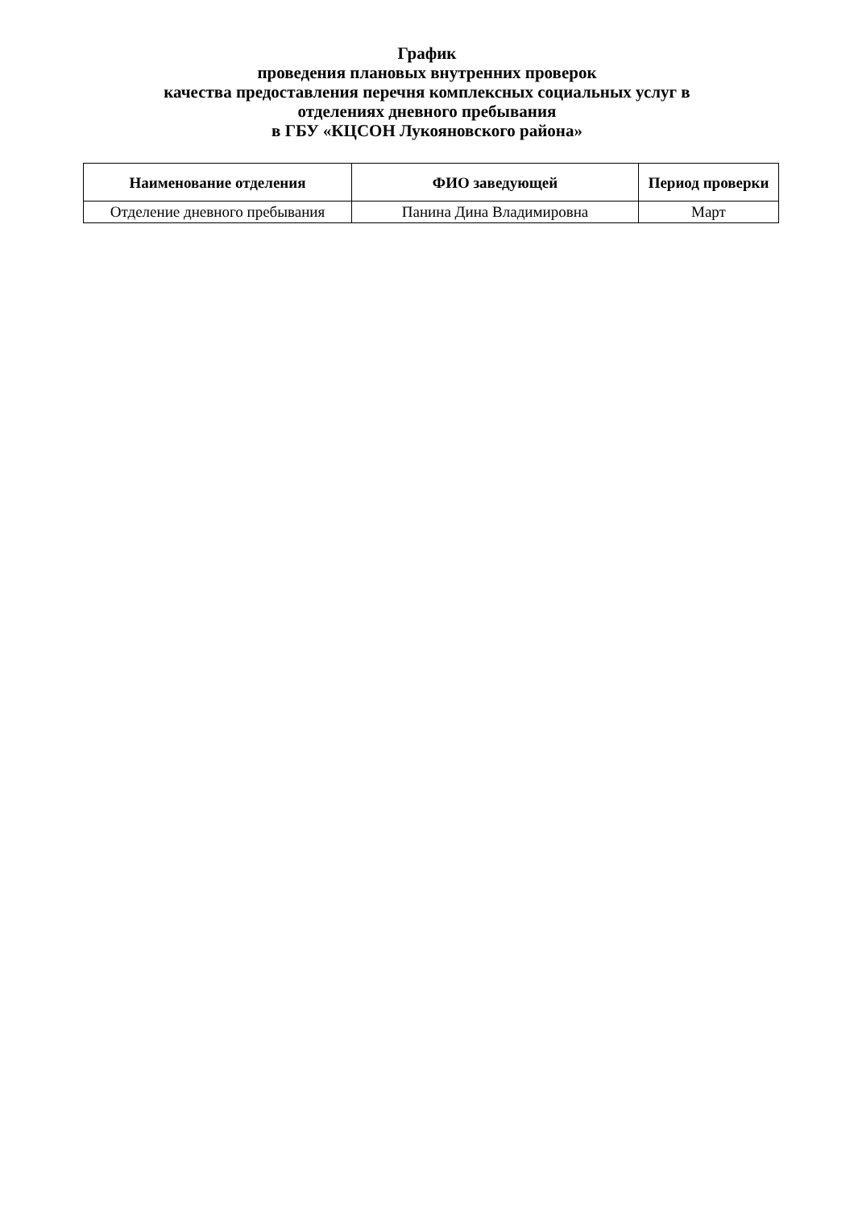График
проведения плановых внутренних проверок
качества предоставления перечня комплексных социальных услуг в
отделениях дневного пребывания
в ГБУ «КЦСОН Лукояновского района»
| Наименование отделения | ФИО заведующей | Период проверки |
| --- | --- | --- |
| Отделение дневного пребывания | Панина Дина Владимировна | Март |